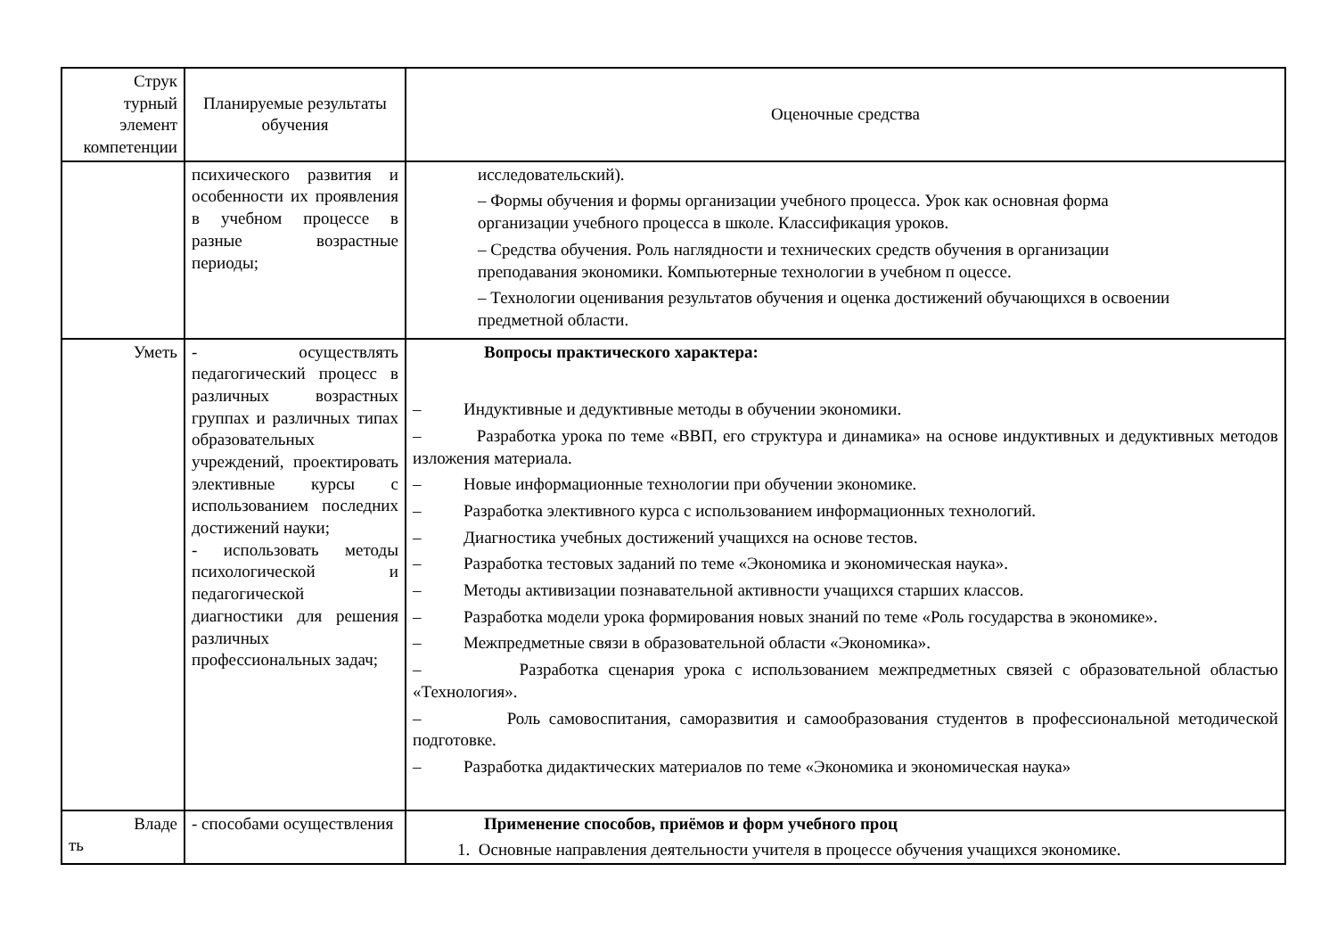| Струк турный элемент компетенции | Планируемые результаты обучения | Оценочные средства |
| --- | --- | --- |
| | психического развития и особенности их проявления в учебном процессе в разные возрастные периоды; | исследовательский). – Формы обучения и формы организации учебного процесса. Урок как основная форма организации учебного процесса в школе. Классификация уроков. – Средства обучения. Роль наглядности и технических средств обучения в организации преподавания экономики. Компьютерные технологии в учебном п оцессе. – Технологии оценивания результатов обучения и оценка достижений обучающихся в освоении предметной области. |
| Уметь | - осуществлять педагогический процесс в различных возрастных группах и различных типах образовательных учреждений, проектировать элективные курсы с использованием последних достижений науки; - использовать методы психологической и педагогической диагностики для решения различных профессиональных задач; | Вопросы практического характера: – Индуктивные и дедуктивные методы в обучении экономики. – Разработка урока по теме «ВВП, его структура и динамика» на основе индуктивных и дедуктивных методов изложения материала. – Новые информационные технологии при обучении экономике. – Разработка элективного курса с использованием информационных технологий. – Диагностика учебных достижений учащихся на основе тестов. – Разработка тестовых заданий по теме «Экономика и экономическая наука». – Методы активизации познавательной активности учащихся старших классов. – Разработка модели урока формирования новых знаний по теме «Роль государства в экономике». – Межпредметные связи в образовательной области «Экономика». – Разработка сценария урока с использованием межпредметных связей с образовательной областью «Технология». – Роль самовоспитания, саморазвития и самообразования студентов в профессиональной методической подготовке. – Разработка дидактических материалов по теме «Экономика и экономическая наука» |
| Владе ть | - способами осуществления | Применение способов, приёмов и форм учебного проц 1. Основные направления деятельности учителя в процессе обучения учащихся экономике. |